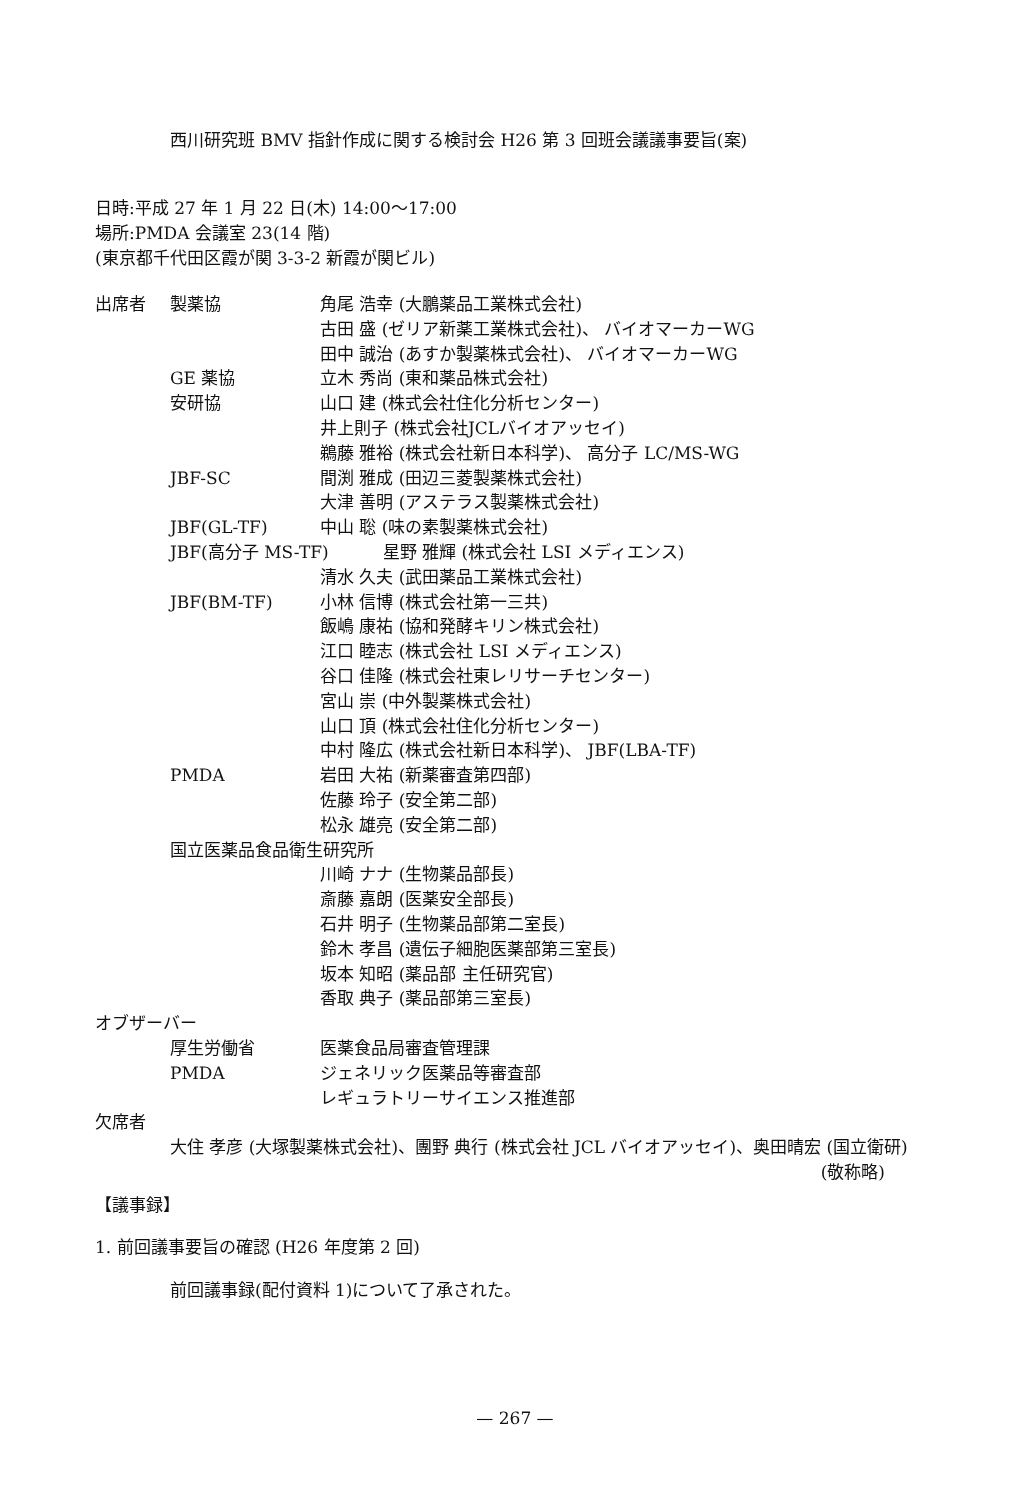西川研究班 BMV 指針作成に関する検討会 H26 第 3 回班会議議事要旨(案)
日時:平成 27 年 1 月 22 日(木) 14:00～17:00
場所:PMDA 会議室 23(14 階)
(東京都千代田区霞が関 3-3-2 新霞が関ビル)
出席者 製薬協 角尾 浩幸 (大鵬薬品工業株式会社)
古田 盛 (ゼリア新薬工業株式会社)、 バイオマーカーWG
田中 誠治 (あすか製薬株式会社)、 バイオマーカーWG
GE 薬協 立木 秀尚 (東和薬品株式会社)
安研協 山口 建 (株式会社住化分析センター)
井上則子 (株式会社JCLバイオアッセイ)
鵜藤 雅裕 (株式会社新日本科学)、 高分子 LC/MS-WG
JBF-SC 間渕 雅成 (田辺三菱製薬株式会社)
大津 善明 (アステラス製薬株式会社)
JBF(GL-TF) 中山 聡 (味の素製薬株式会社)
JBF(高分子 MS-TF) 星野 雅輝 (株式会社 LSI メディエンス)
清水 久夫 (武田薬品工業株式会社)
JBF(BM-TF) 小林 信博 (株式会社第一三共)
飯嶋 康祐 (協和発酵キリン株式会社)
江口 睦志 (株式会社 LSI メディエンス)
谷口 佳隆 (株式会社東レリサーチセンター)
宮山 崇 (中外製薬株式会社)
山口 頂 (株式会社住化分析センター)
中村 隆広 (株式会社新日本科学)、 JBF(LBA-TF)
PMDA 岩田 大祐 (新薬審査第四部)
佐藤 玲子 (安全第二部)
松永 雄亮 (安全第二部)
国立医薬品食品衛生研究所
川崎 ナナ (生物薬品部長)
斎藤 嘉朗 (医薬安全部長)
石井 明子 (生物薬品部第二室長)
鈴木 孝昌 (遺伝子細胞医薬部第三室長)
坂本 知昭 (薬品部 主任研究官)
香取 典子 (薬品部第三室長)
オブザーバー
厚生労働省 医薬食品局審査管理課
PMDA ジェネリック医薬品等審査部
レギュラトリーサイエンス推進部
欠席者
大住 孝彦 (大塚製薬株式会社)、團野 典行 (株式会社 JCL バイオアッセイ)、奥田晴宏 (国立衛研)
(敬称略)
【議事録】
1. 前回議事要旨の確認 (H26 年度第 2 回)
前回議事録(配付資料 1)について了承された。
— 267 —